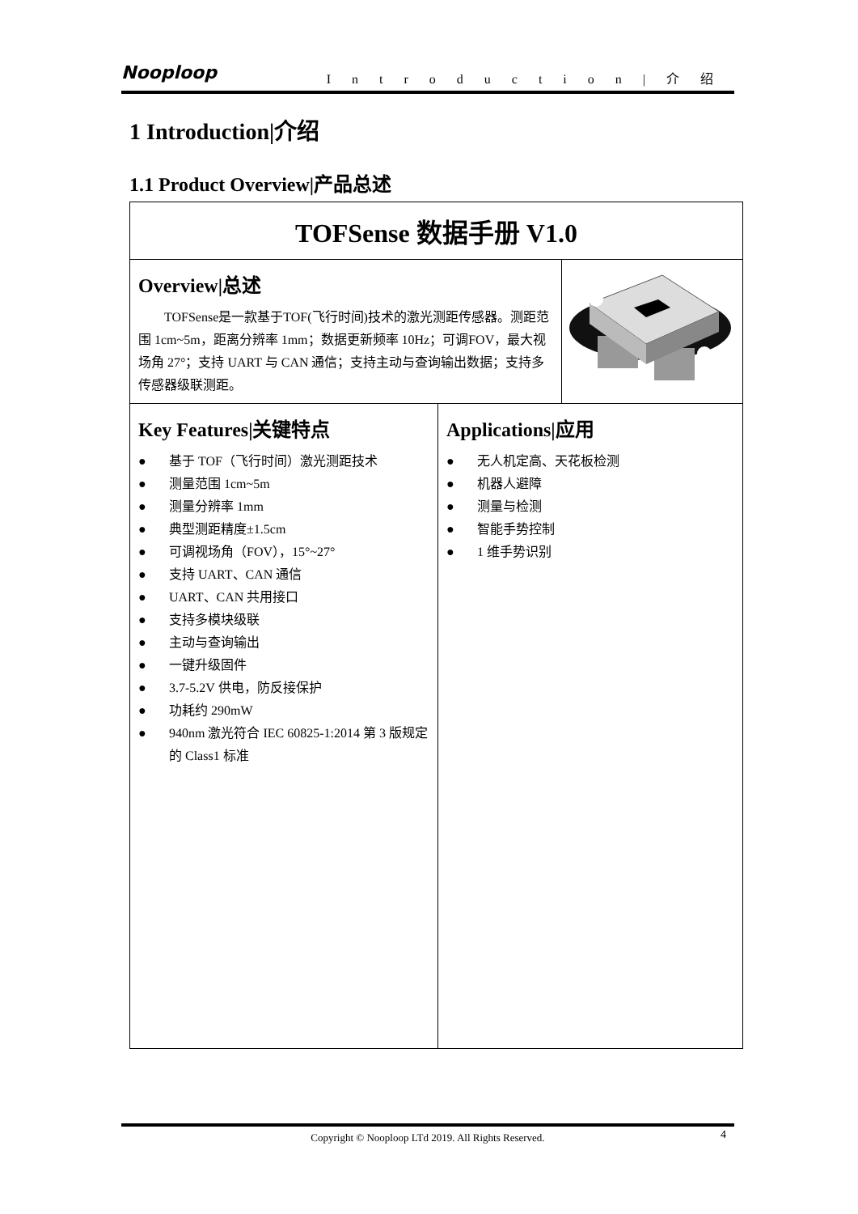Nooploop Introduction|介绍
1 Introduction|介绍
1.1 Product Overview|产品总述
| TOFSense 数据手册 V1.0 | | |
| Overview/总述 TOFSense是一款基于TOF(飞行时间)技术的激光测距传感器。测距范围 1cm~5m，距离分辨率 1mm；数据更新频率 10Hz；可调FOV，最大视场角 27°；支持 UART 与 CAN 通信；支持主动与查询输出数据；支持多传感器级联测距。 | | |
| Key Features/关键特点 ● 基于 TOF（飞行时间）激光测距技术 ● 测量范围 1cm~5m ● 测量分辨率 1mm ● 典型测距精度±1.5cm ● 可调视场角（FOV），15°~27° ● 支持 UART、CAN 通信 ● UART、CAN 共用接口 ● 支持多模块级联 ● 主动与查询输出 ● 一键升级固件 ● 3.7-5.2V 供电，防反接保护 ● 功耗约 290mW ● 940nm 激光符合 IEC 60825-1:2014 第 3 版规定的 Class1 标准 | Applications/应用 ● 无人机定高、天花板检测 ● 机器人避障 ● 测量与检测 ● 智能手势控制 ● 1 维手势识别 | |
Copyright © Nooploop LTd 2019. All Rights Reserved. 4